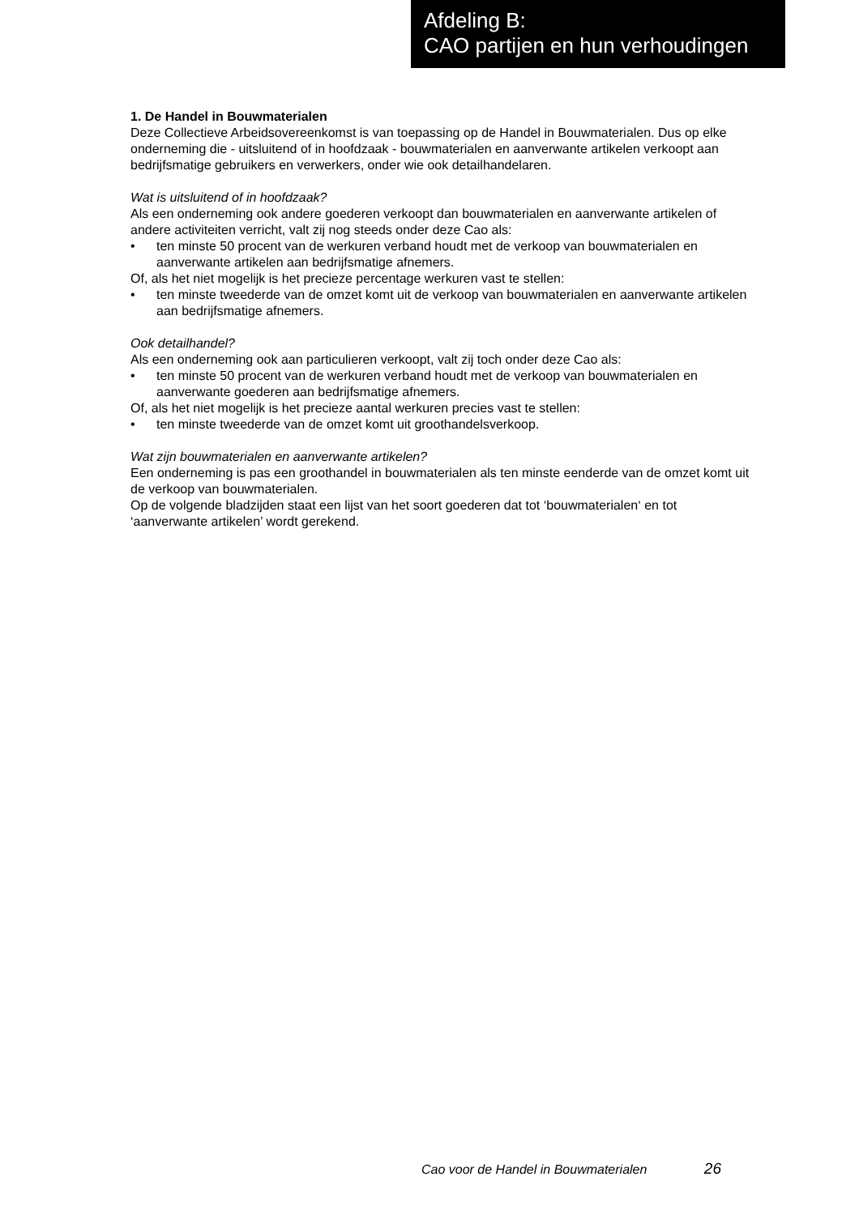Afdeling B:
CAO partijen en hun verhoudingen
1. De Handel in Bouwmaterialen
Deze Collectieve Arbeidsovereenkomst is van toepassing op de Handel in Bouwmaterialen. Dus op elke onderneming die - uitsluitend of in hoofdzaak - bouwmaterialen en aanverwante artikelen verkoopt aan bedrijfsmatige gebruikers en verwerkers, onder wie ook detailhandelaren.
Wat is uitsluitend of in hoofdzaak?
Als een onderneming ook andere goederen verkoopt dan bouwmaterialen en aanverwante artikelen of andere activiteiten verricht, valt zij nog steeds onder deze Cao als:
• ten minste 50 procent van de werkuren verband houdt met de verkoop van bouwmaterialen en aanverwante artikelen aan bedrijfsmatige afnemers.
Of, als het niet mogelijk is het precieze percentage werkuren vast te stellen:
• ten minste tweederde van de omzet komt uit de verkoop van bouwmaterialen en aanverwante artikelen aan bedrijfsmatige afnemers.
Ook detailhandel?
Als een onderneming ook aan particulieren verkoopt, valt zij toch onder deze Cao als:
• ten minste 50 procent van de werkuren verband houdt met de verkoop van bouwmaterialen en aanverwante goederen aan bedrijfsmatige afnemers.
Of, als het niet mogelijk is het precieze aantal werkuren precies vast te stellen:
• ten minste tweederde van de omzet komt uit groothandelsverkoop.
Wat zijn bouwmaterialen en aanverwante artikelen?
Een onderneming is pas een groothandel in bouwmaterialen als ten minste eenderde van de omzet komt uit de verkoop van bouwmaterialen.
Op de volgende bladzijden staat een lijst van het soort goederen dat tot ‘bouwmaterialen‘ en tot ‘aanverwante artikelen’ wordt gerekend.
Cao voor de Handel in Bouwmaterialen 26